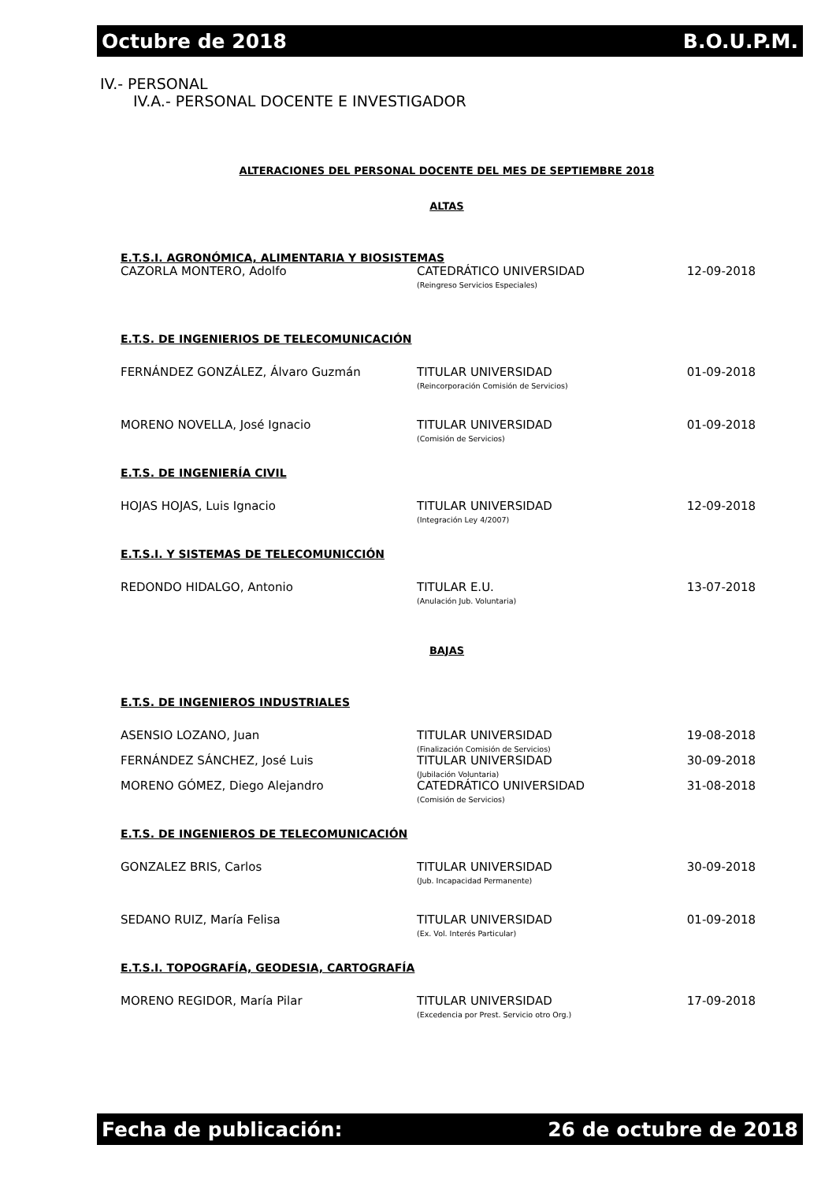Octubre de 2018 B.O.U.P.M.
IV.- PERSONAL
IV.A.- PERSONAL DOCENTE E INVESTIGADOR
ALTERACIONES DEL PERSONAL DOCENTE DEL MES DE SEPTIEMBRE 2018
ALTAS
E.T.S.I. AGRONÓMICA, ALIMENTARIA Y BIOSISTEMAS
| CAZORLA MONTERO, Adolfo | CATEDRÁTICO UNIVERSIDAD (Reingreso Servicios Especiales) | 12-09-2018 |
E.T.S. DE INGENIERIOS DE TELECOMUNICACIÓN
| FERNÁNDEZ GONZÁLEZ, Álvaro Guzmán | TITULAR UNIVERSIDAD (Reincorporación Comisión de Servicios) | 01-09-2018 |
| MORENO NOVELLA, José Ignacio | TITULAR UNIVERSIDAD (Comisión de Servicios) | 01-09-2018 |
E.T.S. DE INGENIERÍA CIVIL
| HOJAS HOJAS, Luis Ignacio | TITULAR UNIVERSIDAD (Integración Ley 4/2007) | 12-09-2018 |
E.T.S.I. Y SISTEMAS DE TELECOMUNICCIÓN
| REDONDO HIDALGO, Antonio | TITULAR E.U. (Anulación Jub. Voluntaria) | 13-07-2018 |
BAJAS
E.T.S. DE INGENIEROS INDUSTRIALES
| ASENSIO LOZANO, Juan | TITULAR UNIVERSIDAD (Finalización Comisión de Servicios) | 19-08-2018 |
| FERNÁNDEZ SÁNCHEZ, José Luis | TITULAR UNIVERSIDAD (Jubilación Voluntaria) | 30-09-2018 |
| MORENO GÓMEZ, Diego Alejandro | CATEDRÁTICO UNIVERSIDAD (Comisión de Servicios) | 31-08-2018 |
E.T.S. DE INGENIEROS DE TELECOMUNICACIÓN
| GONZALEZ BRIS, Carlos | TITULAR UNIVERSIDAD (Jub. Incapacidad Permanente) | 30-09-2018 |
| SEDANO RUIZ, María Felisa | TITULAR UNIVERSIDAD (Ex. Vol. Interés Particular) | 01-09-2018 |
E.T.S.I. TOPOGRAFÍA, GEODESIA, CARTOGRAFÍA
| MORENO REGIDOR, María Pilar | TITULAR UNIVERSIDAD (Excedencia por Prest. Servicio otro Org.) | 17-09-2018 |
Fecha de publicación: 26 de octubre de 2018